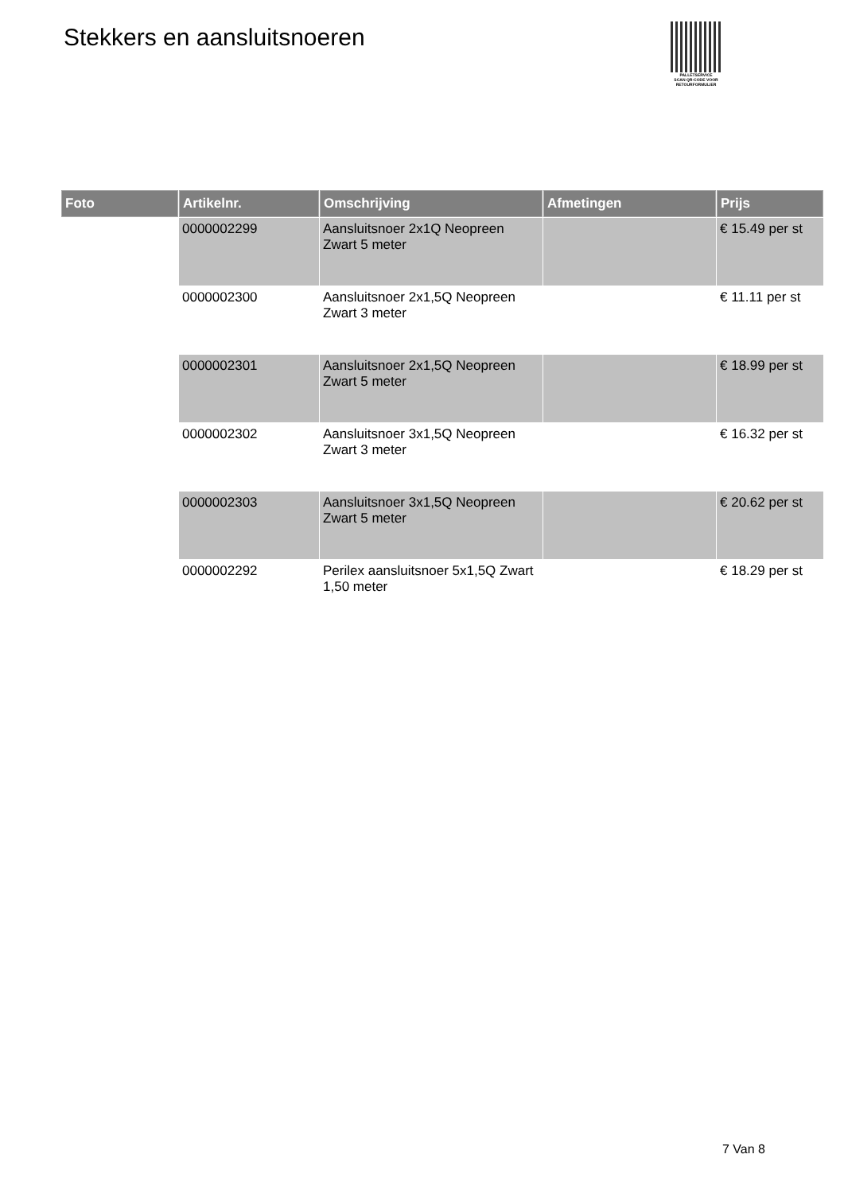Stekkers en aansluitsnoeren
PALLETSERVICE
SCAN QR-CODE VOOR
RETOURFORMULIER
| Foto | Artikelnr. | Omschrijving | Afmetingen | Prijs |
| --- | --- | --- | --- | --- |
| | 0000002299 | Aansluitsnoer 2x1Q Neopreen Zwart 5 meter | | € 15.49 per st |
| | 0000002300 | Aansluitsnoer 2x1,5Q Neopreen Zwart 3 meter | | € 11.11 per st |
| | 0000002301 | Aansluitsnoer 2x1,5Q Neopreen Zwart 5 meter | | € 18.99 per st |
| | 0000002302 | Aansluitsnoer 3x1,5Q Neopreen Zwart 3 meter | | € 16.32 per st |
| | 0000002303 | Aansluitsnoer 3x1,5Q Neopreen Zwart 5 meter | | € 20.62 per st |
| | 0000002292 | Perilex aansluitsnoer 5x1,5Q Zwart 1,50 meter | | € 18.29 per st |
7 Van 8